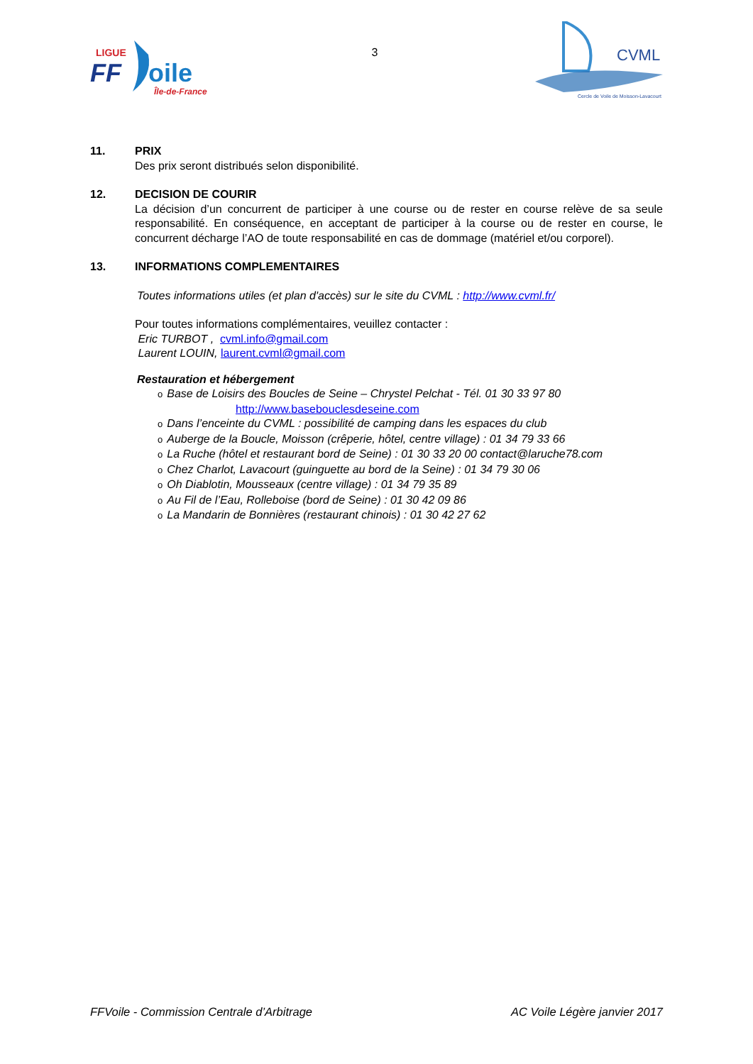LIGUE
FF
oile
Île-de-France
3
CVML
Cercle de Voile de Moisson-Lavacourt
11. PRIX
Des prix seront distribués selon disponibilité.
12. DECISION DE COURIR
La décision d’un concurrent de participer à une course ou de rester en course relève de sa seule responsabilité. En conséquence, en acceptant de participer à la course ou de rester en course, le concurrent décharge l’AO de toute responsabilité en cas de dommage (matériel et/ou corporel).
13. INFORMATIONS COMPLEMENTAIRES
Toutes informations utiles (et plan d'accès) sur le site du CVML : http://www.cvml.fr/
Pour toutes informations complémentaires, veuillez contacter :
Eric TURBOT , cvml.info@gmail.com
Laurent LOUIN, laurent.cvml@gmail.com
Restauration et hébergement
o Base de Loisirs des Boucles de Seine – Chrystel Pelchat - Tél. 01 30 33 97 80
http://www.basebouclesdeseine.com
o Dans l’enceinte du CVML : possibilité de camping dans les espaces du club
o Auberge de la Boucle, Moisson (crêperie, hôtel, centre village) : 01 34 79 33 66
o La Ruche (hôtel et restaurant bord de Seine) : 01 30 33 20 00 contact@laruche78.com
o Chez Charlot, Lavacourt (guinguette au bord de la Seine) : 01 34 79 30 06
o Oh Diablotin, Mousseaux (centre village) : 01 34 79 35 89
o Au Fil de l’Eau, Rolleboise (bord de Seine) : 01 30 42 09 86
o La Mandarin de Bonnières (restaurant chinois) : 01 30 42 27 62
FFVoile - Commission Centrale d’Arbitrage AC Voile Légère janvier 2017